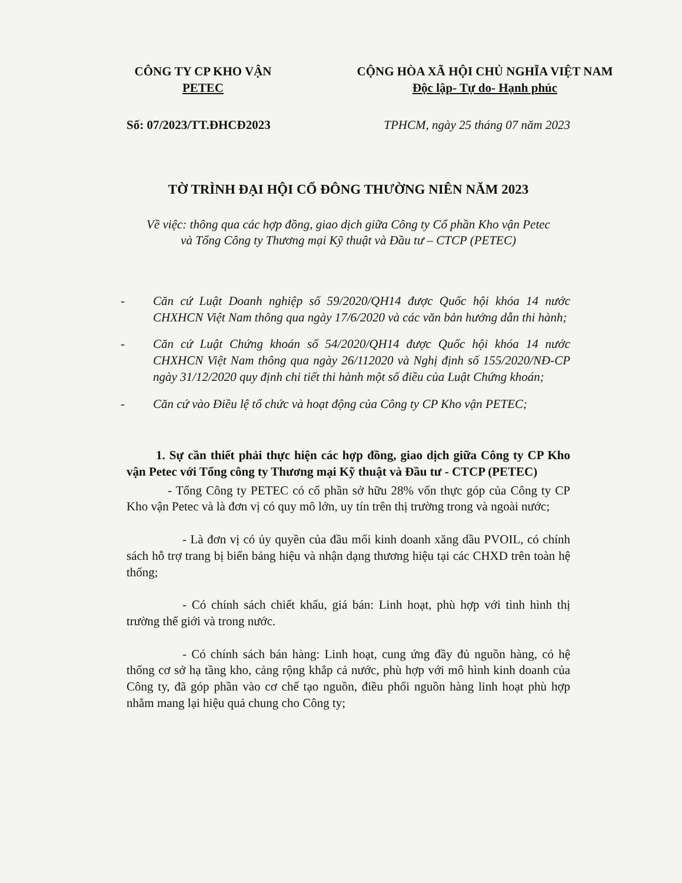CÔNG TY CP KHO VẬN PETEC
CỘNG HÒA XÃ HỘI CHỦ NGHĨA VIỆT NAM
Độc lập- Tự do- Hạnh phúc
Số: 07/2023/TT.ĐHCĐ2023 TPHCM, ngày 25 tháng 07 năm 2023
TỜ TRÌNH ĐẠI HỘI CỔ ĐÔNG THƯỜNG NIÊN NĂM 2023
Về việc: thông qua các hợp đồng, giao dịch giữa Công ty Cổ phần Kho vận Petec
và Tổng Công ty Thương mại Kỹ thuật và Đầu tư – CTCP (PETEC)
- Căn cứ Luật Doanh nghiệp số 59/2020/QH14 được Quốc hội khóa 14 nước CHXHCN Việt Nam thông qua ngày 17/6/2020 và các văn bản hướng dẫn thi hành;
- Căn cứ Luật Chứng khoán số 54/2020/QH14 được Quốc hội khóa 14 nước CHXHCN Việt Nam thông qua ngày 26/112020 và Nghị định số 155/2020/NĐ-CP ngày 31/12/2020 quy định chi tiết thi hành một số điều của Luật Chứng khoán;
- Căn cứ vào Điều lệ tổ chức và hoạt động của Công ty CP Kho vận PETEC;
1. Sự cần thiết phải thực hiện các hợp đồng, giao dịch giữa Công ty CP Kho vận Petec với Tổng công ty Thương mại Kỹ thuật và Đầu tư - CTCP (PETEC)
- Tổng Công ty PETEC có cổ phần sở hữu 28% vốn thực góp của Công ty CP Kho vận Petec và là đơn vị có quy mô lớn, uy tín trên thị trường trong và ngoài nước;
- Là đơn vị có ủy quyền của đầu mối kinh doanh xăng dầu PVOIL, có chính sách hỗ trợ trang bị biển bảng hiệu và nhận dạng thương hiệu tại các CHXD trên toàn hệ thống;
- Có chính sách chiết khấu, giá bán: Linh hoạt, phù hợp với tình hình thị trường thế giới và trong nước.
- Có chính sách bán hàng: Linh hoạt, cung ứng đầy đủ nguồn hàng, có hệ thống cơ sở hạ tầng kho, cảng rộng khắp cả nước, phù hợp với mô hình kinh doanh của Công ty, đã góp phần vào cơ chế tạo nguồn, điều phối nguồn hàng linh hoạt phù hợp nhằm mang lại hiệu quả chung cho Công ty;